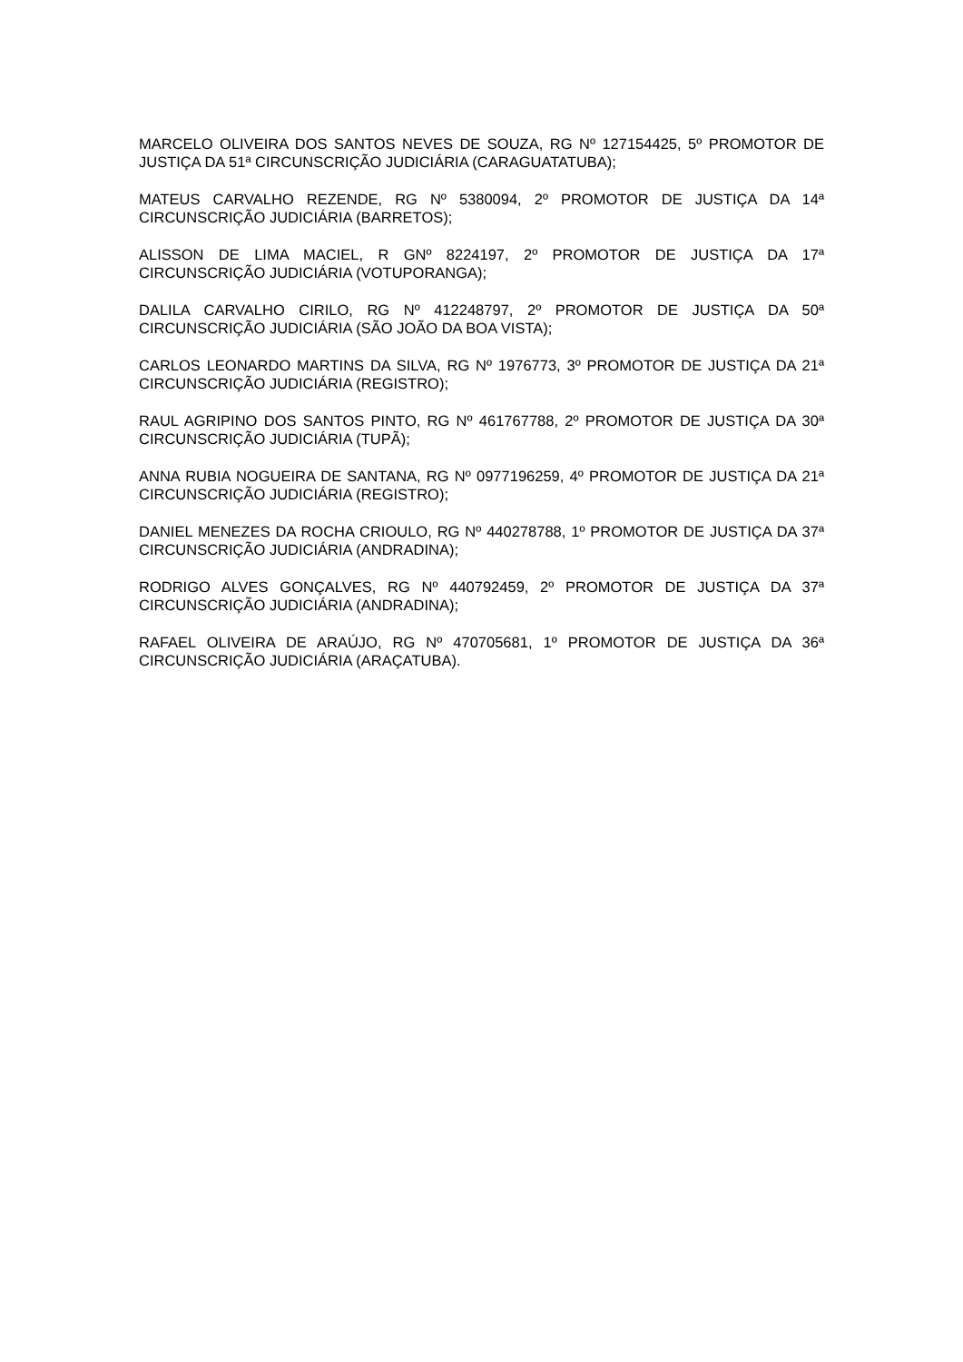MARCELO OLIVEIRA DOS SANTOS NEVES DE SOUZA, RG Nº 127154425, 5º PROMOTOR DE JUSTIÇA DA 51ª CIRCUNSCRIÇÃO JUDICIÁRIA (CARAGUATATUBA);
MATEUS CARVALHO REZENDE, RG Nº 5380094, 2º PROMOTOR DE JUSTIÇA DA 14ª CIRCUNSCRIÇÃO JUDICIÁRIA (BARRETOS);
ALISSON DE LIMA MACIEL, R GNº 8224197, 2º PROMOTOR DE JUSTIÇA DA 17ª CIRCUNSCRIÇÃO JUDICIÁRIA (VOTUPORANGA);
DALILA CARVALHO CIRILO, RG Nº 412248797, 2º PROMOTOR DE JUSTIÇA DA 50ª CIRCUNSCRIÇÃO JUDICIÁRIA (SÃO JOÃO DA BOA VISTA);
CARLOS LEONARDO MARTINS DA SILVA, RG Nº 1976773, 3º PROMOTOR DE JUSTIÇA DA 21ª CIRCUNSCRIÇÃO JUDICIÁRIA (REGISTRO);
RAUL AGRIPINO DOS SANTOS PINTO, RG Nº 461767788, 2º PROMOTOR DE JUSTIÇA DA 30ª CIRCUNSCRIÇÃO JUDICIÁRIA (TUPÃ);
ANNA RUBIA NOGUEIRA DE SANTANA, RG Nº 0977196259, 4º PROMOTOR DE JUSTIÇA DA 21ª CIRCUNSCRIÇÃO JUDICIÁRIA (REGISTRO);
DANIEL MENEZES DA ROCHA CRIOULO, RG Nº 440278788, 1º PROMOTOR DE JUSTIÇA DA 37ª CIRCUNSCRIÇÃO JUDICIÁRIA (ANDRADINA);
RODRIGO ALVES GONÇALVES, RG Nº 440792459, 2º PROMOTOR DE JUSTIÇA DA 37ª CIRCUNSCRIÇÃO JUDICIÁRIA (ANDRADINA);
RAFAEL OLIVEIRA DE ARAÚJO, RG Nº 470705681, 1º PROMOTOR DE JUSTIÇA DA 36ª CIRCUNSCRIÇÃO JUDICIÁRIA (ARAÇATUBA).